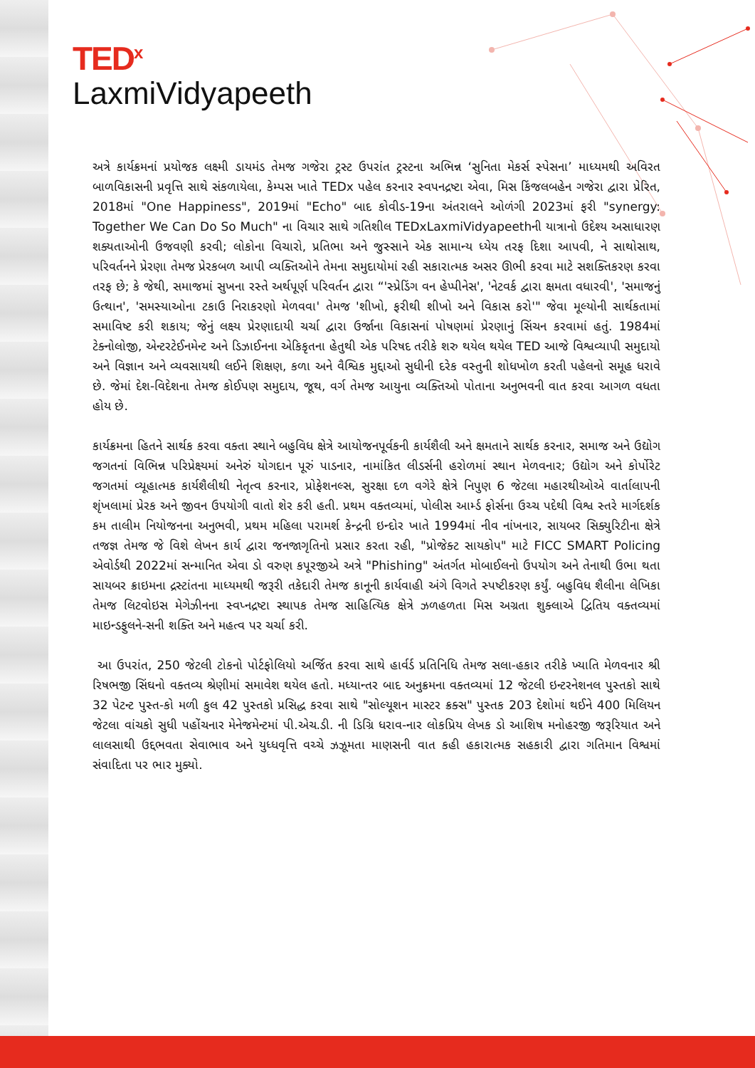TED<sup>x</sup>
LaxmiVidyapeeth
અત્રે કાર્યક્રમનાં પ્રયોજક લક્ષ્મી ડાયમંડ તેમજ ગજેરા ટ્રસ્ટ ઉપરાંત ટ્રસ્ટના અભિન્ન ‘સુનિતા મેકર્સ સ્પેસના’ માધ્યમથી અવિરત બાળવિકાસની પ્રવૃત્તિ સાથે સંકળાયેલા, કેમ્પસ ખાતે TEDx પહેલ કરનાર સ્વપનદ્રષ્ટા એવા, મિસ કિંજલબહેન ગજેરા દ્વારા પ્રેરિત, 2018માં "One Happiness", 2019માં "Echo" બાદ કોવીડ-19ના અંતરાલને ઓળંગી 2023માં ફરી "synergy: Together We Can Do So Much" ના વિચાર સાથે ગતિશીલ TEDxLaxmiVidyapeethની યાત્રાનો ઉદેશ્ય અસાધારણ શક્યતાઓની ઉજવણી કરવી; લોકોના વિચારો, પ્રતિભા અને જુસ્સાને એક સામાન્ય ધ્યેય તરફ દિશા આપવી, ને સાથોસાથ, પરિવર્તનને પ્રેરણા તેમજ પ્રેરકબળ આપી વ્યક્તિઓને તેમના સમુદાયોમાં રહી સકારાત્મક અસર ઊભી કરવા માટે સશક્તિકરણ કરવા તરફ છે; કે જેથી, સમાજમાં સુખના રસ્તે અર્થપૂર્ણ પરિવર્તન દ્વારા “'સ્પ્રેડિંગ વન હેપ્પીનેસ', 'નેટવર્ક દ્વારા ક્ષમતા વધારવી', 'સમાજનું ઉત્થાન', 'સમસ્યાઓના ટકાઉ નિરાકરણો મેળવવા' તેમજ 'શીખો, ફરીથી શીખો અને વિકાસ કરો'" જેવા મૂલ્યોની સાર્થકતામાં સમાવિષ્ટ કરી શકાય; જેનું લક્ષ્ય પ્રેરણાદાયી ચર્ચા દ્વારા ઉર્જાના વિકાસનાં પોષણમાં પ્રેરણાનું સિંચન કરવામાં હતું. 1984માં ટેક્નોલોજી, એન્ટરટેઈનમેન્ટ અને ડિઝાઈનના એકિકૃતના હેતુથી એક પરિષદ તરીકે શરુ થયેલ થયેલ TED આજે વિશ્વવ્યાપી સમુદાયો અને વિજ્ઞાન અને વ્યવસાયથી લઈને શિક્ષણ, કળા અને વૈશ્વિક મુદ્દાઓ સુધીની દરેક વસ્તુની શોધખોળ કરતી પહેલનો સમૂહ ધરાવે છે. જેમાં દેશ-વિદેશના તેમજ કોઈપણ સમુદાય, જૂથ, વર્ગ તેમજ આયુના વ્યક્તિઓ પોતાના અનુભવની વાત કરવા આગળ વધતા હોય છે.
કાર્યક્રમના હિતને સાર્થક કરવા વક્તા સ્થાને બહુવિધ ક્ષેત્રે આયોજનપૂર્વકની કાર્યશૈલી અને ક્ષમતાને સાર્થક કરનાર, સમાજ અને ઉદ્યોગ જગતનાં વિભિન્ન પરિપ્રેક્ષ્યમાં અનેરું યોગદાન પૂરું પાડનાર, નામાંકિત લીડર્સની હરોળમાં સ્થાન મેળવનાર; ઉદ્યોગ અને કોર્પોરેટ જગતમાં વ્યૂહાત્મક કાર્યશૈલીથી નેતૃત્વ કરનાર, પ્રોફેશનલ્સ, સુરક્ષા દળ વગેરે ક્ષેત્રે નિપુણ 6 જેટલા મહારથીઓએ વાર્તાલાપની શૃંખલામાં પ્રેરક અને જીવન ઉપયોગી વાતો શેર કરી હતી. પ્રથમ વક્તવ્યમાં, પોલીસ આર્મ્ડ ફોર્સના ઉચ્ચ પદેથી વિશ્વ સ્તરે માર્ગદર્શક કમ તાલીમ નિયોજનના અનુભવી, પ્રથમ મહિલા પરામર્શ કેન્દ્રની ઇન્દોર ખાતે 1994માં નીવ નાંખનાર, સાયબર સિક્યુરિટીના ક્ષેત્રે તજજ્ઞ તેમજ જે વિશે લેખન કાર્ય દ્વારા જનજાગૃતિનો પ્રસાર કરતા રહી, "પ્રોજેક્ટ સાયકોપ" માટે FICC SMART Policing એવોર્ડથી 2022માં સન્માનિત એવા ડો વરુણ કપૂરજીએ અત્રે "Phishing" અંતર્ગત મોબાઈલનો ઉપયોગ અને તેનાથી ઉભા થતા સાયબર ક્રાઇમના દ્રસ્ટાંતના માધ્યમથી જરૂરી તકેદારી તેમજ કાનૂની કાર્યવાહી અંગે વિગતે સ્પષ્ટીકરણ કર્યું. બહુવિધ શૈલીના લેખિકા તેમજ લિટવોઇસ મેગેઝીનના સ્વપ્નદ્રષ્ટા સ્થાપક તેમજ સાહિત્યિક ક્ષેત્રે ઝળહળતા મિસ અગ્રતા શુક્લાએ દ્વિતિય વક્તવ્યમાં માઇન્ડફુલને-સની શક્તિ અને મહત્વ પર ચર્ચા કરી.
આ ઉપરાંત, 250 જેટલી ટોકનો પોર્ટફોલિયો અર્જિત કરવા સાથે હાર્વર્ડ પ્રતિનિધિ તેમજ સલા-હકાર તરીકે ખ્યાતિ મેળવનાર શ્રી રિષભજી સિંઘનો વક્તવ્ય શ્રેણીમાં સમાવેશ થયેલ હતો. મધ્યાન્તર બાદ અનુક્રમના વક્તવ્યમાં 12 જેટલી ઇન્ટરનેશનલ પુસ્તકો સાથે 32 પેટન્ટ પુસ્ત-કો મળી કુલ 42 પુસ્તકો પ્રસિદ્ધ કરવા સાથે "સોલ્યૂશન માસ્ટર ક્રક્સ" પુસ્તક 203 દેશોમાં થઈને 400 મિલિયન જેટલા વાંચકો સુધી પહોંચનાર મેનેજમેન્ટમાં પી.એચ.ડી. ની ડિગ્રિ ધરાવ-નાર લોકપ્રિય લેખક ડો આશિષ મનોહરજી જરૂરિયાત અને લાલસાથી ઉદ્દભવતા સેવાભાવ અને યુધ્ધવૃત્તિ વચ્ચે ઝઝૂમતા માણસની વાત કહી હકારાત્મક સહકારી દ્વારા ગતિમાન વિશ્વમાં સંવાદિતા પર ભાર મુક્યો.